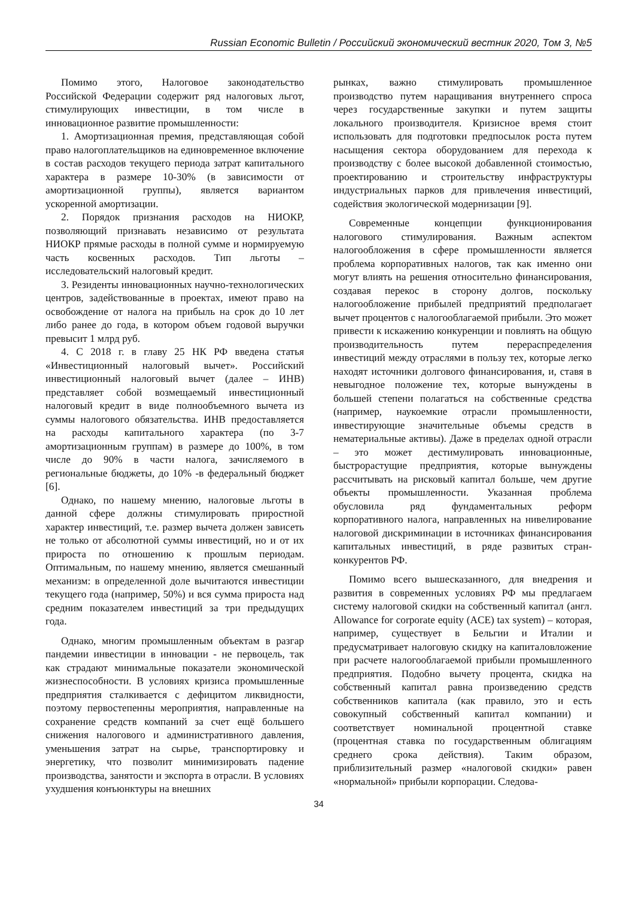Russian Economic Bulletin / Российский экономический вестник 2020, Том 3, №5
Помимо этого, Налоговое законодательство Российской Федерации содержит ряд налоговых льгот, стимулирующих инвестиции, в том числе в инновационное развитие промышленности:
1. Амортизационная премия, представляющая собой право налогоплательщиков на единовременное включение в состав расходов текущего периода затрат капитального характера в размере 10-30% (в зависимости от амортизационной группы), является вариантом ускоренной амортизации.
2. Порядок признания расходов на НИОКР, позволяющий признавать независимо от результата НИОКР прямые расходы в полной сумме и нормируемую часть косвенных расходов. Тип льготы – исследовательский налоговый кредит.
3. Резиденты инновационных научно-технологических центров, задействованные в проектах, имеют право на освобождение от налога на прибыль на срок до 10 лет либо ранее до года, в котором объем годовой выручки превысит 1 млрд руб.
4. С 2018 г. в главу 25 НК РФ введена статья «Инвестиционный налоговый вычет». Российский инвестиционный налоговый вычет (далее – ИНВ) представляет собой возмещаемый инвестиционный налоговый кредит в виде полнообъемного вычета из суммы налогового обязательства. ИНВ предоставляется на расходы капитального характера (по 3-7 амортизационным группам) в размере до 100%, в том числе до 90% в части налога, зачисляемого в региональные бюджеты, до 10% -в федеральный бюджет [6].
Однако, по нашему мнению, налоговые льготы в данной сфере должны стимулировать приростной характер инвестиций, т.е. размер вычета должен зависеть не только от абсолютной суммы инвестиций, но и от их прироста по отношению к прошлым периодам. Оптимальным, по нашему мнению, является смешанный механизм: в определенной доле вычитаются инвестиции текущего года (например, 50%) и вся сумма прироста над средним показателем инвестиций за три предыдущих года.
Однако, многим промышленным объектам в разгар пандемии инвестиции в инновации - не первоцель, так как страдают минимальные показатели экономической жизнеспособности. В условиях кризиса промышленные предприятия сталкивается с дефицитом ликвидности, поэтому первостепенны мероприятия, направленные на сохранение средств компаний за счет ещё большего снижения налогового и административного давления, уменьшения затрат на сырье, транспортировку и энергетику, что позволит минимизировать падение производства, занятости и экспорта в отрасли. В условиях ухудшения конъюнктуры на внешних
рынках, важно стимулировать промышленное производство путем наращивания внутреннего спроса через государственные закупки и путем защиты локального производителя. Кризисное время стоит использовать для подготовки предпосылок роста путем насыщения сектора оборудованием для перехода к производству с более высокой добавленной стоимостью, проектированию и строительству инфраструктуры индустриальных парков для привлечения инвестиций, содействия экологической модернизации [9].
Современные концепции функционирования налогового стимулирования. Важным аспектом налогообложения в сфере промышленности является проблема корпоративных налогов, так как именно они могут влиять на решения относительно финансирования, создавая перекос в сторону долгов, поскольку налогообложение прибылей предприятий предполагает вычет процентов с налогооблагаемой прибыли. Это может привести к искажению конкуренции и повлиять на общую производительность путем перераспределения инвестиций между отраслями в пользу тех, которые легко находят источники долгового финансирования, и, ставя в невыгодное положение тех, которые вынуждены в большей степени полагаться на собственные средства (например, наукоемкие отрасли промышленности, инвестирующие значительные объемы средств в нематериальные активы). Даже в пределах одной отрасли – это может дестимулировать инновационные, быстрорастущие предприятия, которые вынуждены рассчитывать на рисковый капитал больше, чем другие объекты промышленности. Указанная проблема обусловила ряд фундаментальных реформ корпоративного налога, направленных на нивелирование налоговой дискриминации в источниках финансирования капитальных инвестиций, в ряде развитых стран-конкурентов РФ.
Помимо всего вышесказанного, для внедрения и развития в современных условиях РФ мы предлагаем систему налоговой скидки на собственный капитал (англ. Allowance for corporate equity (ACE) tax system) – которая, например, существует в Бельгии и Италии и предусматривает налоговую скидку на капиталовложение при расчете налогооблагаемой прибыли промышленного предприятия. Подобно вычету процента, скидка на собственный капитал равна произведению средств собственников капитала (как правило, это и есть совокупный собственный капитал компании) и соответствует номинальной процентной ставке (процентная ставка по государственным облигациям среднего срока действия). Таким образом, приблизительный размер «налоговой скидки» равен «нормальной» прибыли корпорации. Следова-
34